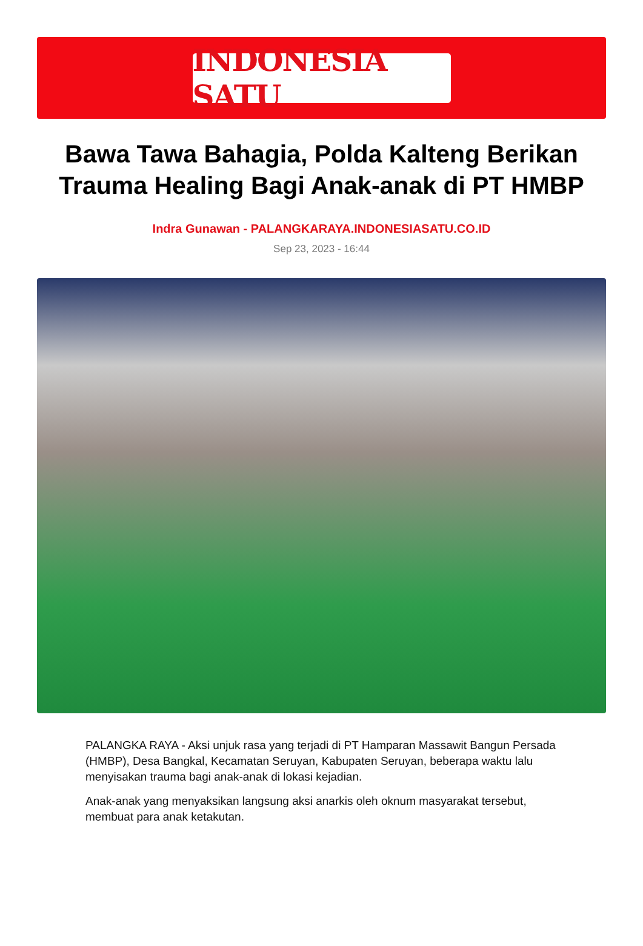INDONESIA SATU
Bawa Tawa Bahagia, Polda Kalteng Berikan Trauma Healing Bagi Anak-anak di PT HMBP
Indra Gunawan - PALANGKARAYA.INDONESIASATU.CO.ID
Sep 23, 2023 - 16:44
PALANGKA RAYA - Aksi unjuk rasa yang terjadi di PT Hamparan Massawit Bangun Persada (HMBP), Desa Bangkal, Kecamatan Seruyan, Kabupaten Seruyan, beberapa waktu lalu menyisakan trauma bagi anak-anak di lokasi kejadian.
Anak-anak yang menyaksikan langsung aksi anarkis oleh oknum masyarakat tersebut, membuat para anak ketakutan.